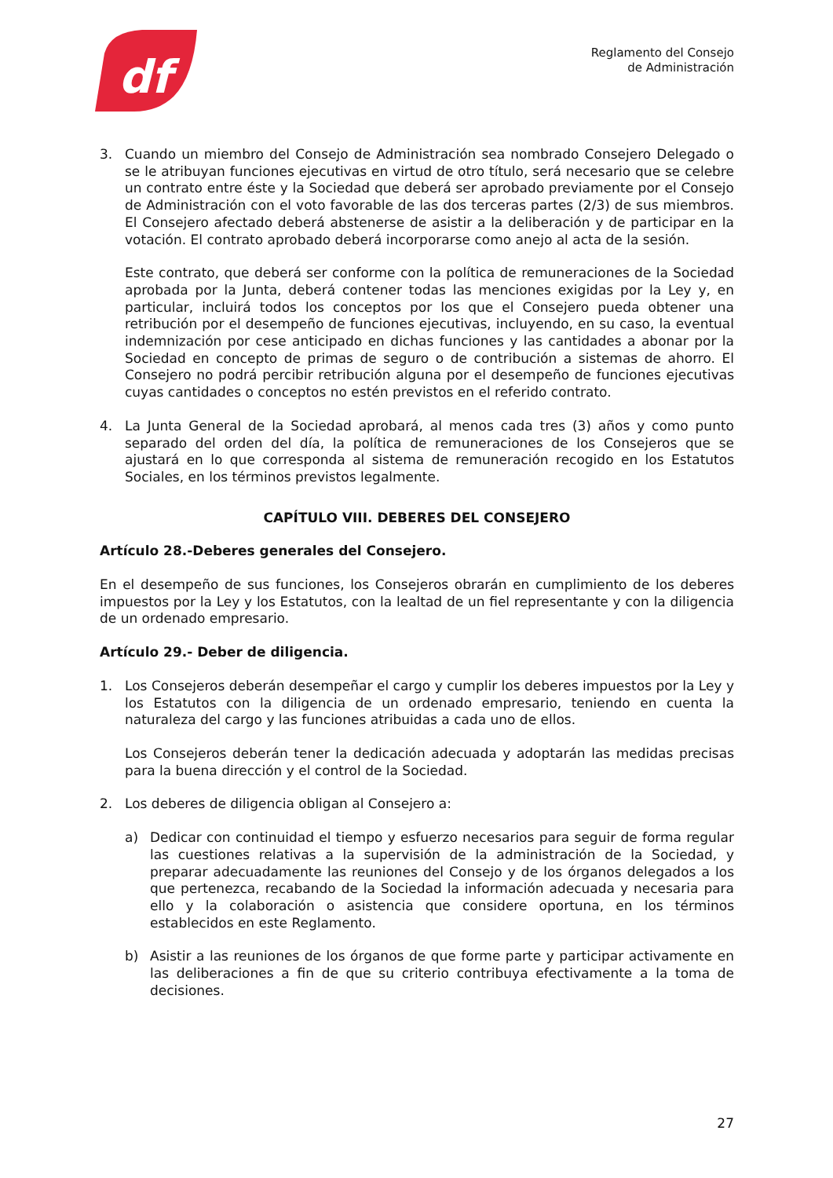df
Reglamento del Consejo
de Administración
3. Cuando un miembro del Consejo de Administración sea nombrado Consejero Delegado o se le atribuyan funciones ejecutivas en virtud de otro título, será necesario que se celebre un contrato entre éste y la Sociedad que deberá ser aprobado previamente por el Consejo de Administración con el voto favorable de las dos terceras partes (2/3) de sus miembros. El Consejero afectado deberá abstenerse de asistir a la deliberación y de participar en la votación. El contrato aprobado deberá incorporarse como anejo al acta de la sesión.
Este contrato, que deberá ser conforme con la política de remuneraciones de la Sociedad aprobada por la Junta, deberá contener todas las menciones exigidas por la Ley y, en particular, incluirá todos los conceptos por los que el Consejero pueda obtener una retribución por el desempeño de funciones ejecutivas, incluyendo, en su caso, la eventual indemnización por cese anticipado en dichas funciones y las cantidades a abonar por la Sociedad en concepto de primas de seguro o de contribución a sistemas de ahorro. El Consejero no podrá percibir retribución alguna por el desempeño de funciones ejecutivas cuyas cantidades o conceptos no estén previstos en el referido contrato.
4. La Junta General de la Sociedad aprobará, al menos cada tres (3) años y como punto separado del orden del día, la política de remuneraciones de los Consejeros que se ajustará en lo que corresponda al sistema de remuneración recogido en los Estatutos Sociales, en los términos previstos legalmente.
CAPÍTULO VIII. DEBERES DEL CONSEJERO
Artículo 28.-Deberes generales del Consejero.
En el desempeño de sus funciones, los Consejeros obrarán en cumplimiento de los deberes impuestos por la Ley y los Estatutos, con la lealtad de un fiel representante y con la diligencia de un ordenado empresario.
Artículo 29.- Deber de diligencia.
1. Los Consejeros deberán desempeñar el cargo y cumplir los deberes impuestos por la Ley y los Estatutos con la diligencia de un ordenado empresario, teniendo en cuenta la naturaleza del cargo y las funciones atribuidas a cada uno de ellos.
Los Consejeros deberán tener la dedicación adecuada y adoptarán las medidas precisas para la buena dirección y el control de la Sociedad.
2. Los deberes de diligencia obligan al Consejero a:
a) Dedicar con continuidad el tiempo y esfuerzo necesarios para seguir de forma regular las cuestiones relativas a la supervisión de la administración de la Sociedad, y preparar adecuadamente las reuniones del Consejo y de los órganos delegados a los que pertenezca, recabando de la Sociedad la información adecuada y necesaria para ello y la colaboración o asistencia que considere oportuna, en los términos establecidos en este Reglamento.
b) Asistir a las reuniones de los órganos de que forme parte y participar activamente en las deliberaciones a fin de que su criterio contribuya efectivamente a la toma de decisiones.
27